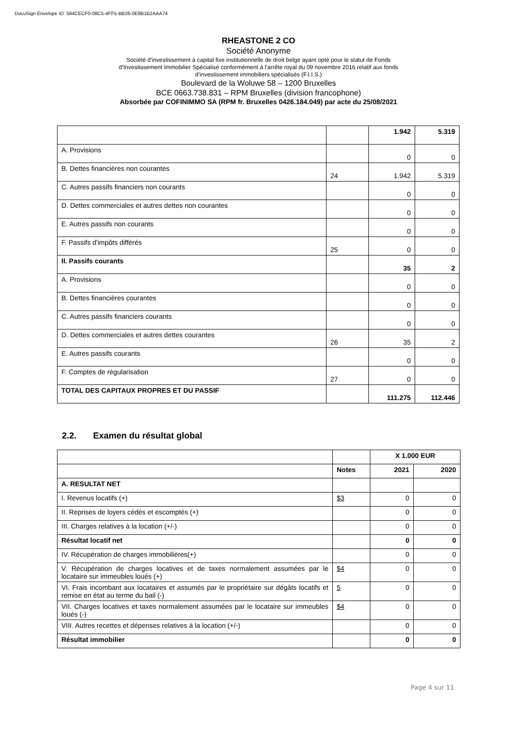DocuSign Envelope ID: 584CECF0-08C5-4FF5-BB26-0E8B1B2AAA74
RHEASTONE 2 CO
Société Anonyme
Société d'investissement à capital fixe institutionnelle de droit belge ayant opté pour le statut de Fonds
d’Investissement Immobilier Spécialisé conformément à l’arrête royal du 09 novembre 2016 relatif aux fonds
d’investissement immobiliers spécialisés (F.I.I.S.)
Boulevard de la Woluwe 58 – 1200 Bruxelles
BCE 0663.738.831 – RPM Bruxelles (division francophone)
Absorbée par COFINIMMO SA (RPM fr. Bruxelles 0426.184.049) par acte du 25/08/2021
| | | 1.942 | 5.319 |
| A. Provisions | | 0 | 0 |
| B. Dettes financières non courantes | 24 | 1.942 | 5.319 |
| C. Autres passifs financiers non courants | | 0 | 0 |
| D. Dettes commerciales et autres dettes non courantes | | 0 | 0 |
| E. Autres passifs non courants | | 0 | 0 |
| F. Passifs d'impôts différés | 25 | 0 | 0 |
| II. Passifs courants | | 35 | 2 |
| A. Provisions | | 0 | 0 |
| B. Dettes financières courantes | | 0 | 0 |
| C. Autres passifs financiers courants | | 0 | 0 |
| D. Dettes commerciales et autres dettes courantes | 26 | 35 | 2 |
| E. Autres passifs courants | | 0 | 0 |
| F. Comptes de régularisation | 27 | 0 | 0 |
| TOTAL DES CAPITAUX PROPRES ET DU PASSIF | | 111.275 | 112.446 |
2.2. Examen du résultat global
| | | X 1.000 EUR | |
| | Notes | 2021 | 2020 |
| A. RESULTAT NET | | | |
| I. Revenus locatifs (+) | $3 | 0 | 0 |
| II. Reprises de loyers cédés et escomptés (+) | | 0 | 0 |
| III. Charges relatives à la location (+/-) | | 0 | 0 |
| Résultat locatif net | | 0 | 0 |
| IV. Récupération de charges immobilières(+) | | 0 | 0 |
| V. Récupération de charges locatives et de taxes normalement assumées par le locataire sur immeubles loués (+) | $4 | 0 | 0 |
| VI. Frais incombant aux locataires et assumés par le propriétaire sur dégâts locatifs et remise en état au terme du bail (-) | 5 | 0 | 0 |
| VII. Charges locatives et taxes normalement assumées par le locataire sur immeubles loués (-) | $4 | 0 | 0 |
| VIII. Autres recettes et dépenses relatives à la location (+/-) | | 0 | 0 |
| Résultat immobilier | | 0 | 0 |
Page 4 sur 11